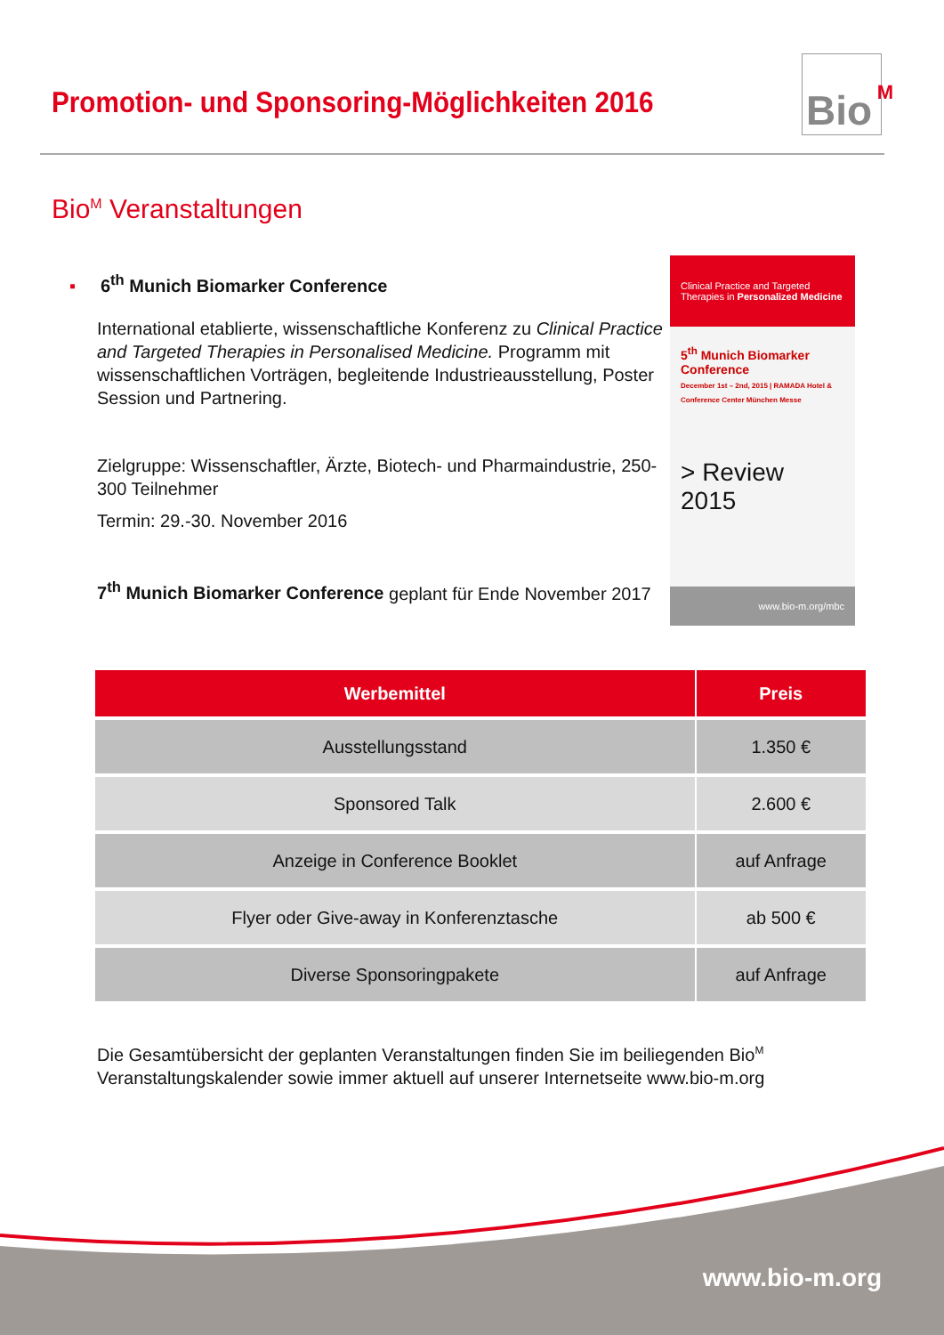Promotion- und Sponsoring-Möglichkeiten 2016
Bio<sup>M</sup>
Bio<sup>M</sup> Veranstaltungen
▪ 6<sup>th</sup> Munich Biomarker Conference
International etablierte, wissenschaftliche Konferenz zu Clinical Practice and Targeted Therapies in Personalised Medicine. Programm mit wissenschaftlichen Vorträgen, begleitende Industrieausstellung, Poster Session und Partnering.
Zielgruppe: Wissenschaftler, Ärzte, Biotech- und Pharmaindustrie, 250-300 Teilnehmer
Termin: 29.-30. November 2016
7<sup>th</sup> Munich Biomarker Conference geplant für Ende November 2017
Clinical Practice and Targeted Therapies in Personalized Medicine
5<sup>th</sup> Munich Biomarker Conference
December 1st – 2nd, 2015 | RAMADA Hotel & Conference Center München Messe
> Review 2015
www.bio-m.org/mbc
| Werbemittel | Preis |
| --- | --- |
| Ausstellungsstand | 1.350 € |
| Sponsored Talk | 2.600 € |
| Anzeige in Conference Booklet | auf Anfrage |
| Flyer oder Give-away in Konferenztasche | ab 500 € |
| Diverse Sponsoringpakete | auf Anfrage |
Die Gesamtübersicht der geplanten Veranstaltungen finden Sie im beiliegenden Bio<sup>M</sup> Veranstaltungskalender sowie immer aktuell auf unserer Internetseite www.bio-m.org
www.bio-m.org